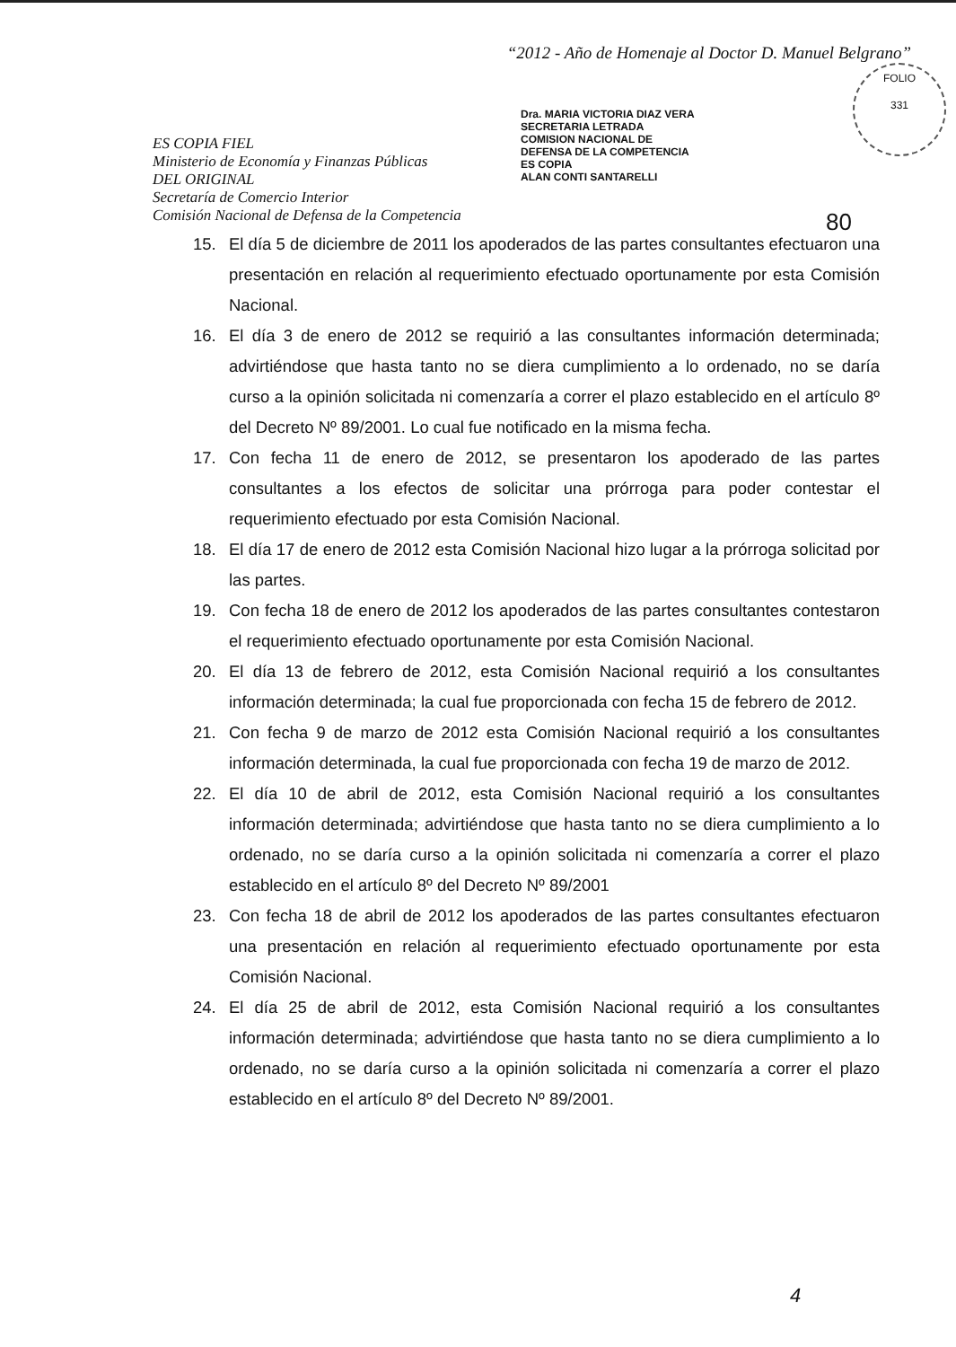“2012 - Año de Homenaje al Doctor D. Manuel Belgrano”
ES COPIA FIEL
Ministerio de Economía y Finanzas Públicas
DEL ORIGINAL
Secretaría de Comercio Interior
Comisión Nacional de Defensa de la Competencia
Dra. MARIA VICTORIA DIAZ VERA
SECRETARIA LETRADA
COMISION NACIONAL DE
DEFENSA DE LA COMPETENCIA
ES COPIA
ALAN CONTI SANTARELLI
FOLIO
331
80
15. El día 5 de diciembre de 2011 los apoderados de las partes consultantes efectuaron una presentación en relación al requerimiento efectuado oportunamente por esta Comisión Nacional.
16. El día 3 de enero de 2012 se requirió a las consultantes información determinada; advirtiéndose que hasta tanto no se diera cumplimiento a lo ordenado, no se daría curso a la opinión solicitada ni comenzaría a correr el plazo establecido en el artículo 8º del Decreto Nº 89/2001. Lo cual fue notificado en la misma fecha.
17. Con fecha 11 de enero de 2012, se presentaron los apoderado de las partes consultantes a los efectos de solicitar una prórroga para poder contestar el requerimiento efectuado por esta Comisión Nacional.
18. El día 17 de enero de 2012 esta Comisión Nacional hizo lugar a la prórroga solicitad por las partes.
19. Con fecha 18 de enero de 2012 los apoderados de las partes consultantes contestaron el requerimiento efectuado oportunamente por esta Comisión Nacional.
20. El día 13 de febrero de 2012, esta Comisión Nacional requirió a los consultantes información determinada; la cual fue proporcionada con fecha 15 de febrero de 2012.
21. Con fecha 9 de marzo de 2012 esta Comisión Nacional requirió a los consultantes información determinada, la cual fue proporcionada con fecha 19 de marzo de 2012.
22. El día 10 de abril de 2012, esta Comisión Nacional requirió a los consultantes información determinada; advirtiéndose que hasta tanto no se diera cumplimiento a lo ordenado, no se daría curso a la opinión solicitada ni comenzaría a correr el plazo establecido en el artículo 8º del Decreto Nº 89/2001
23. Con fecha 18 de abril de 2012 los apoderados de las partes consultantes efectuaron una presentación en relación al requerimiento efectuado oportunamente por esta Comisión Nacional.
24. El día 25 de abril de 2012, esta Comisión Nacional requirió a los consultantes información determinada; advirtiéndose que hasta tanto no se diera cumplimiento a lo ordenado, no se daría curso a la opinión solicitada ni comenzaría a correr el plazo establecido en el artículo 8º del Decreto Nº 89/2001.
4